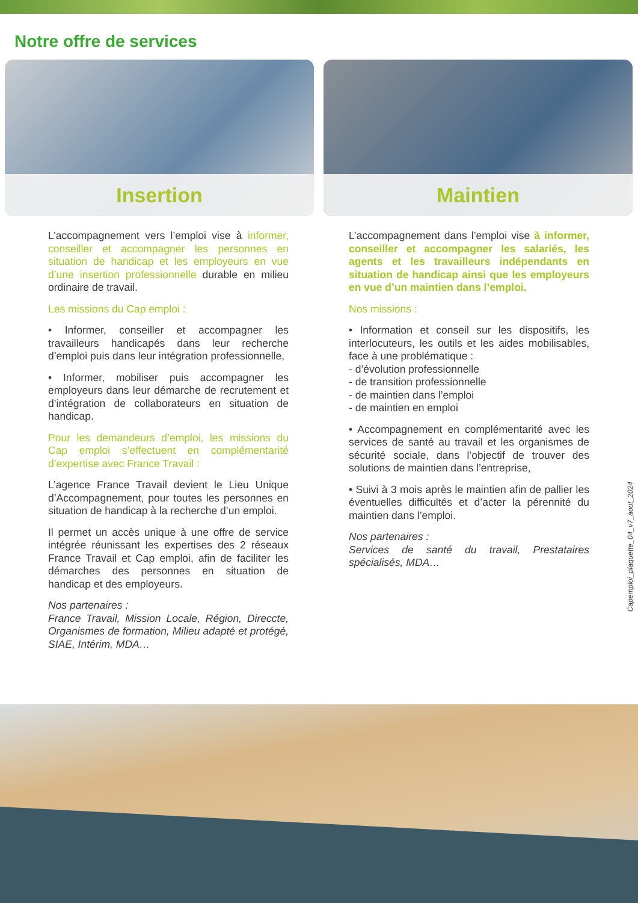Notre offre de services
Insertion
L’accompagnement vers l’emploi vise à informer, conseiller et accompagner les personnes en situation de handicap et les employeurs en vue d’une insertion professionnelle durable en milieu ordinaire de travail.
Les missions du Cap emploi :
• Informer, conseiller et accompagner les travailleurs handicapés dans leur recherche d’emploi puis dans leur intégration professionnelle,
• Informer, mobiliser puis accompagner les employeurs dans leur démarche de recrutement et d’intégration de collaborateurs en situation de handicap.
Pour les demandeurs d’emploi, les missions du Cap emploi s’effectuent en complémentarité d’expertise avec France Travail :
L’agence France Travail devient le Lieu Unique d’Accompagnement, pour toutes les personnes en situation de handicap à la recherche d’un emploi.
Il permet un accès unique à une offre de service intégrée réunissant les expertises des 2 réseaux France Travail et Cap emploi, afin de faciliter les démarches des personnes en situation de handicap et des employeurs.
Nos partenaires :
France Travail, Mission Locale, Région, Direccte, Organismes de formation, Milieu adapté et protégé, SIAE, Intérim, MDA…
Maintien
L’accompagnement dans l’emploi vise à informer, conseiller et accompagner les salariés, les agents et les travailleurs indépendants en situation de handicap ainsi que les employeurs en vue d’un maintien dans l’emploi.
Nos missions :
• Information et conseil sur les dispositifs, les interlocuteurs, les outils et les aides mobilisables, face à une problématique :
- d’évolution professionnelle
- de transition professionnelle
- de maintien dans l’emploi
- de maintien en emploi
• Accompagnement en complémentarité avec les services de santé au travail et les organismes de sécurité sociale, dans l’objectif de trouver des solutions de maintien dans l’entreprise,
• Suivi à 3 mois après le maintien afin de pallier les éventuelles difficultés et d’acter la pérennité du maintien dans l’emploi.
Nos partenaires :
Services de santé du travail, Prestataires spécialisés, MDA…
Capemploi_plaquette_04_v7_aout_2024